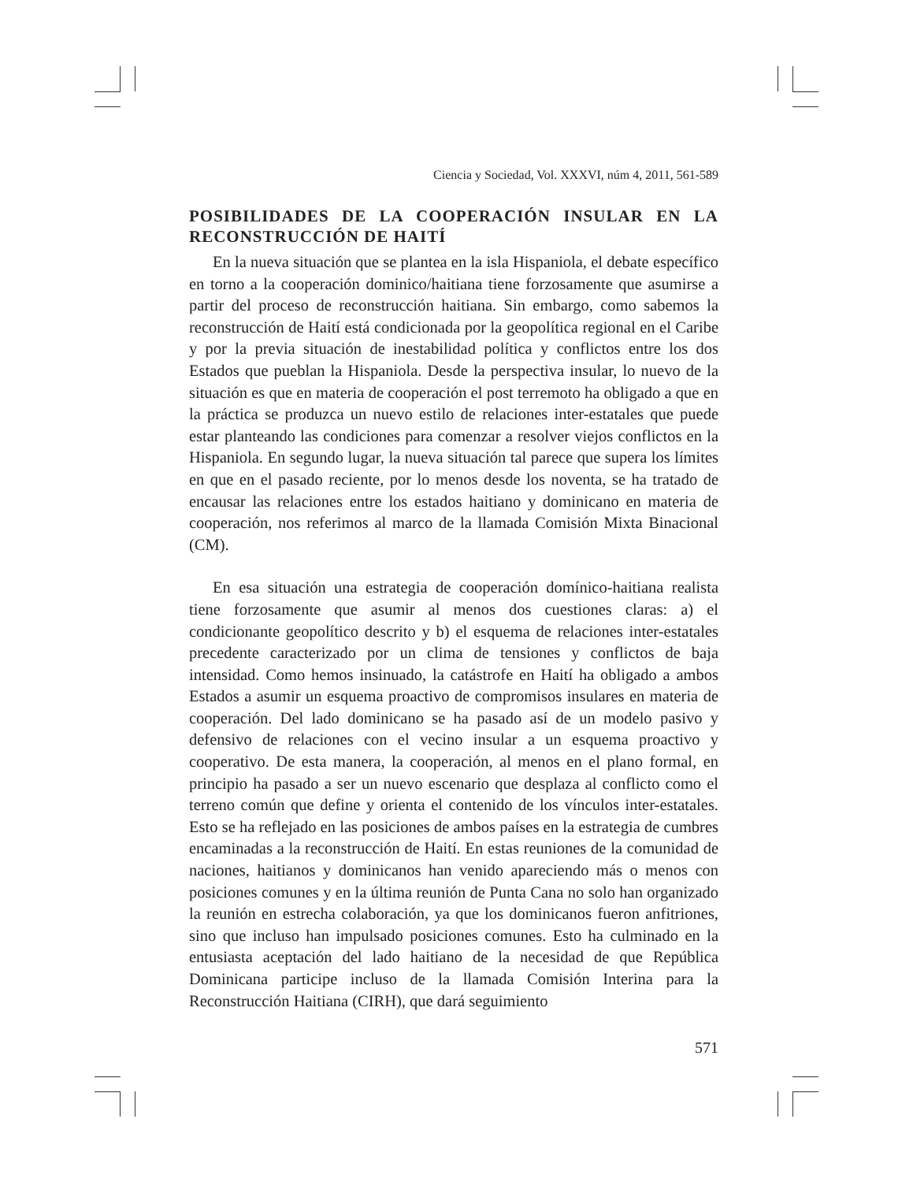Ciencia y Sociedad, Vol. XXXVI, núm 4, 2011, 561-589
POSIBILIDADES DE LA COOPERACIÓN INSULAR EN LA RECONSTRUCCIÓN DE HAITÍ
En la nueva situación que se plantea en la isla Hispaniola, el debate específico en torno a la cooperación dominico/haitiana tiene forzosamente que asumirse a partir del proceso de reconstrucción haitiana. Sin embargo, como sabemos la reconstrucción de Haití está condicionada por la geopolítica regional en el Caribe y por la previa situación de inestabilidad política y conflictos entre los dos Estados que pueblan la Hispaniola. Desde la perspectiva insular, lo nuevo de la situación es que en materia de cooperación el post terremoto ha obligado a que en la práctica se produzca un nuevo estilo de relaciones inter-estatales que puede estar planteando las condiciones para comenzar a resolver viejos conflictos en la Hispaniola. En segundo lugar, la nueva situación tal parece que supera los límites en que en el pasado reciente, por lo menos desde los noventa, se ha tratado de encausar las relaciones entre los estados haitiano y dominicano en materia de cooperación, nos referimos al marco de la llamada Comisión Mixta Binacional (CM).
En esa situación una estrategia de cooperación domínico-haitiana realista tiene forzosamente que asumir al menos dos cuestiones claras: a) el condicionante geopolítico descrito y b) el esquema de relaciones inter-estatales precedente caracterizado por un clima de tensiones y conflictos de baja intensidad. Como hemos insinuado, la catástrofe en Haití ha obligado a ambos Estados a asumir un esquema proactivo de compromisos insulares en materia de cooperación. Del lado dominicano se ha pasado así de un modelo pasivo y defensivo de relaciones con el vecino insular a un esquema proactivo y cooperativo. De esta manera, la cooperación, al menos en el plano formal, en principio ha pasado a ser un nuevo escenario que desplaza al conflicto como el terreno común que define y orienta el contenido de los vínculos inter-estatales. Esto se ha reflejado en las posiciones de ambos países en la estrategia de cumbres encaminadas a la reconstrucción de Haití. En estas reuniones de la comunidad de naciones, haitianos y dominicanos han venido apareciendo más o menos con posiciones comunes y en la última reunión de Punta Cana no solo han organizado la reunión en estrecha colaboración, ya que los dominicanos fueron anfitriones, sino que incluso han impulsado posiciones comunes. Esto ha culminado en la entusiasta aceptación del lado haitiano de la necesidad de que República Dominicana participe incluso de la llamada Comisión Interina para la Reconstrucción Haitiana (CIRH), que dará seguimiento
571